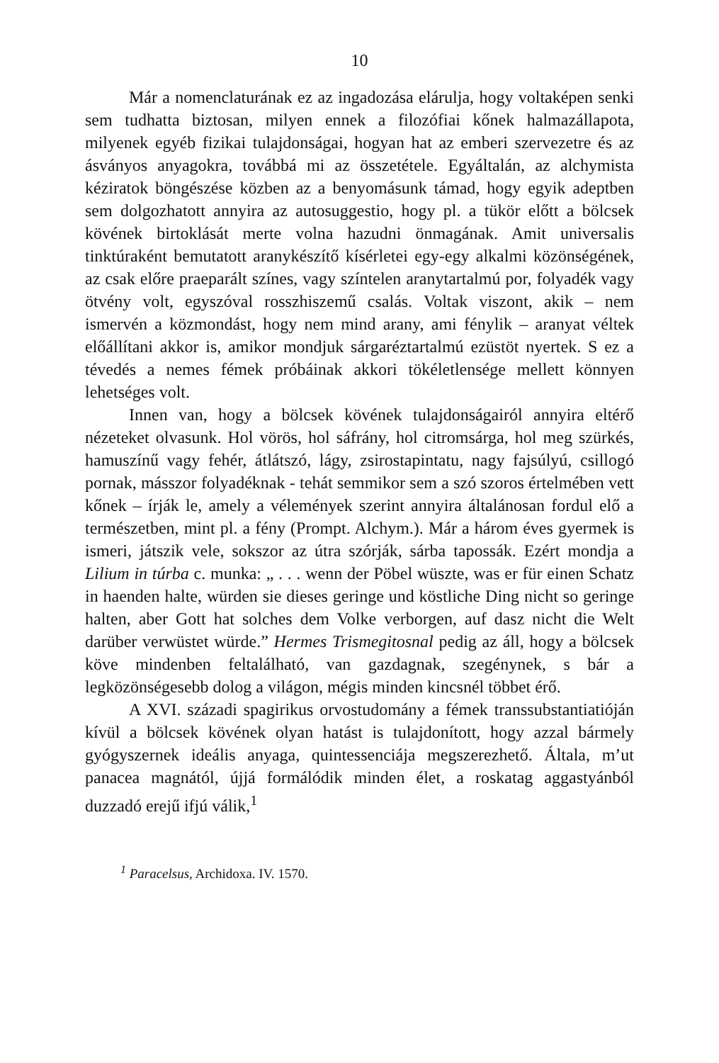10
Már a nomenclaturának ez az ingadozása elárulja, hogy voltaképen senki sem tudhatta biztosan, milyen ennek a filozófiai kőnek halmazállapota, milyenek egyéb fizikai tulajdonságai, hogyan hat az emberi szervezetre és az ásványos anyagokra, továbbá mi az összetétele. Egyáltalán, az alchymista kéziratok böngészése közben az a benyomásunk támad, hogy egyik adeptben sem dolgozhatott annyira az autosuggestio, hogy pl. a tükör előtt a bölcsek kövének birtoklását merte volna hazudni önmagának. Amit universalis tinktúraként bemutatott aranykészítő kísérletei egy-egy alkalmi közönségének, az csak előre praeparált színes, vagy színtelen aranytartalmú por, folyadék vagy ötvény volt, egyszóval rosszhiszemű csalás. Voltak viszont, akik – nem ismervén a közmondást, hogy nem mind arany, ami fénylik – aranyat véltek előállítani akkor is, amikor mondjuk sárgaréztartalmú ezüstöt nyertek. S ez a tévedés a nemes fémek próbáinak akkori tökéletlensége mellett könnyen lehetséges volt.
Innen van, hogy a bölcsek kövének tulajdonságairól annyira eltérő nézeteket olvasunk. Hol vörös, hol sáfrány, hol citromsárga, hol meg szürkés, hamuszínű vagy fehér, átlátszó, lágy, zsirostapintatu, nagy fajsúlyú, csillogó pornak, másszor folyadéknak - tehát semmikor sem a szó szoros értelmében vett kőnek – írják le, amely a vélemények szerint annyira általánosan fordul elő a természetben, mint pl. a fény (Prompt. Alchym.). Már a három éves gyermek is ismeri, játszik vele, sokszor az útra szórják, sárba tapossák. Ezért mondja a Lilium in túrba c. munka: „ . . . wenn der Pöbel wüszte, was er für einen Schatz in haenden halte, würden sie dieses geringe und köstliche Ding nicht so geringe halten, aber Gott hat solches dem Volke verborgen, auf dasz nicht die Welt darüber verwüstet würde.” Hermes Trismegitosnal pedig az áll, hogy a bölcsek köve mindenben feltalálható, van gazdagnak, szegénynek, s bár a legközönségesebb dolog a világon, mégis minden kincsnél többet érő.
A XVI. századi spagirikus orvostudomány a fémek transsubstantiatióján kívül a bölcsek kövének olyan hatást is tulajdonított, hogy azzal bármely gyógyszernek ideális anyaga, quintessenciája megszerezhető. Általa, m’ut panacea magnától, újjá formálódik minden élet, a roskatag aggastyánból duzzadó erejű ifjú válik,<sup>1</sup>
<sup>1</sup> Paracelsus, Archidoxa. IV. 1570.